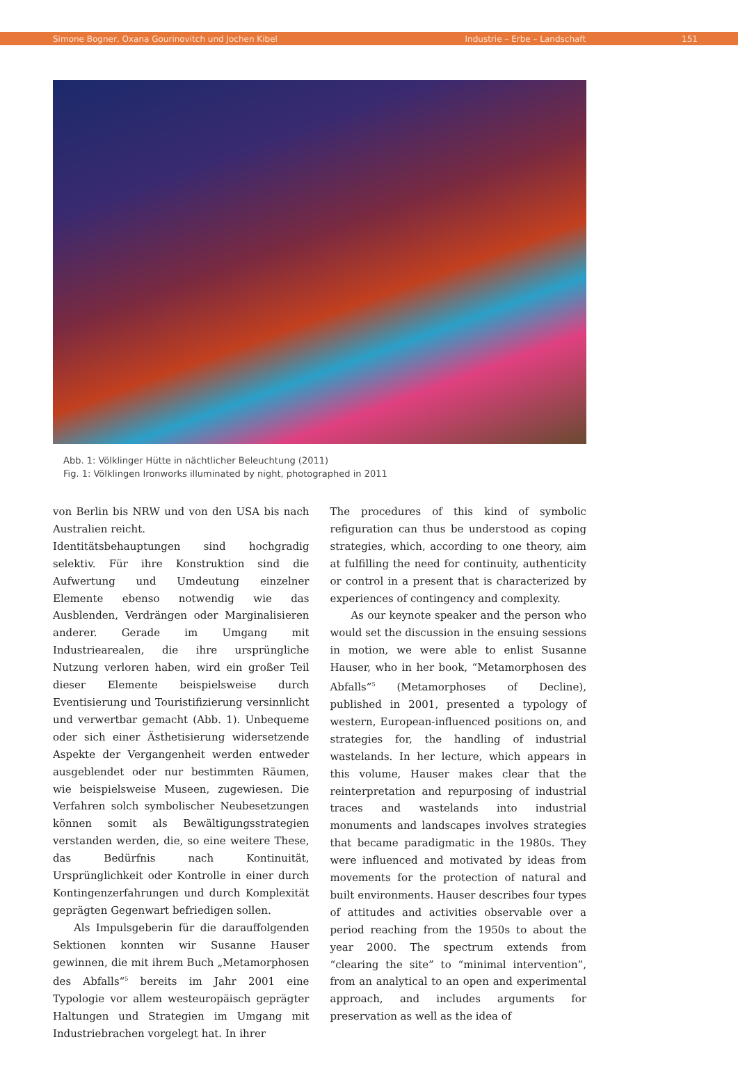Simone Bogner, Oxana Gourinovitch und Jochen Kibel Industrie – Erbe – Landschaft 151
Abb. 1: Völklinger Hütte in nächtlicher Beleuchtung (2011)
Fig. 1: Völklingen Ironworks illuminated by night, photographed in 2011
von Berlin bis NRW und von den USA bis nach Australien reicht.
Identitätsbehauptungen sind hochgradig selektiv. Für ihre Konstruktion sind die Aufwertung und Umdeutung einzelner Elemente ebenso notwendig wie das Ausblenden, Verdrängen oder Marginalisieren anderer. Gerade im Umgang mit Industriearealen, die ihre ursprüngliche Nutzung verloren haben, wird ein großer Teil dieser Elemente beispielsweise durch Eventisierung und Touristifizierung versinnlicht und verwertbar gemacht (Abb. 1). Unbequeme oder sich einer Ästhetisierung widersetzende Aspekte der Vergangenheit werden entweder ausgeblendet oder nur bestimmten Räumen, wie beispielsweise Museen, zugewiesen. Die Verfahren solch symbolischer Neubesetzungen können somit als Bewältigungsstrategien verstanden werden, die, so eine weitere These, das Bedürfnis nach Kontinuität, Ursprünglichkeit oder Kontrolle in einer durch Kontingenzerfahrungen und durch Komplexität geprägten Gegenwart befriedigen sollen.
Als Impulsgeberin für die darauffolgenden Sektionen konnten wir Susanne Hauser gewinnen, die mit ihrem Buch „Metamorphosen des Abfalls“<sup>5</sup> bereits im Jahr 2001 eine Typologie vor allem westeuropäisch geprägter Haltungen und Strategien im Umgang mit Industriebrachen vorgelegt hat. In ihrer
The procedures of this kind of symbolic refiguration can thus be understood as coping strategies, which, according to one theory, aim at fulfilling the need for continuity, authenticity or control in a present that is characterized by experiences of contingency and complexity.
As our keynote speaker and the person who would set the discussion in the ensuing sessions in motion, we were able to enlist Susanne Hauser, who in her book, “Metamorphosen des Abfalls”<sup>5</sup> (Metamorphoses of Decline), published in 2001, presented a typology of western, European-influenced positions on, and strategies for, the handling of industrial wastelands. In her lecture, which appears in this volume, Hauser makes clear that the reinterpretation and repurposing of industrial traces and wastelands into industrial monuments and landscapes involves strategies that became paradigmatic in the 1980s. They were influenced and motivated by ideas from movements for the protection of natural and built environments. Hauser describes four types of attitudes and activities observable over a period reaching from the 1950s to about the year 2000. The spectrum extends from “clearing the site” to “minimal intervention”, from an analytical to an open and experimental approach, and includes arguments for preservation as well as the idea of